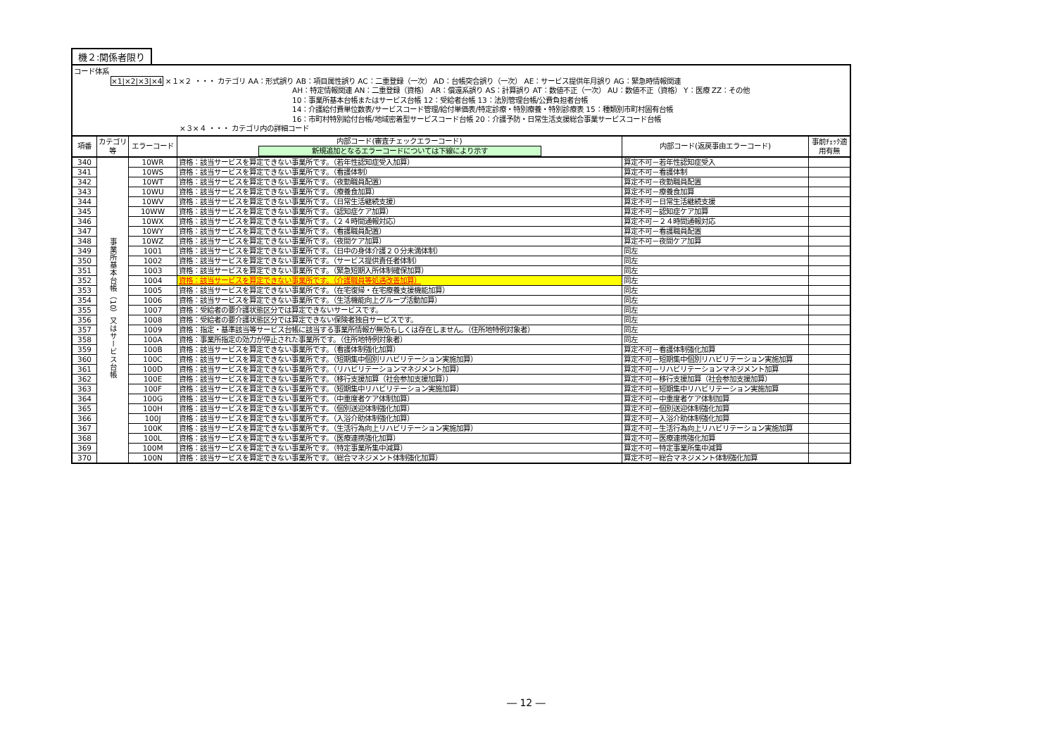機２:関係者限り
コード体系
×1|×2|×3|×4 ×１×２ ・・・ カテゴリ AA：形式誤り AB：項目属性誤り AC：二重登録（一次） AD：台帳突合誤り（一次） AE：サービス提供年月誤り AG：緊急時情報関連
AH：特定情報関連 AN：二重登録（資格） AR：償還系誤り AS：計算誤り AT：数値不正（一次） AU：数値不正（資格） Y：医療 ZZ：その他
10：事業所基本台帳またはサービス台帳 12：受給者台帳 13：法別管理台帳/公費負担者台帳
14：介護給付費単位数表/サービスコード管理/給付単価表/特定診療・特別療養・特別診療表 15：種類別市町村固有台帳
16：市町村特別給付台帳/地域密着型サービスコード台帳 20：介護予防・日常生活支援総合事業サービスコード台帳
×３×４ ・・・ カテゴリ内の詳細コード
| 項番 | カテゴリ等 | エラーコード | 内部コード(審査チェックエラーコード) 新規追加となるエラーコードについては下線により示す | 内部コード(返戻事由エラーコード) | 事前ﾁｪｯｸ適用有無 |
| --- | --- | --- | --- | --- | --- |
| 340 | 事業所基本台帳（10）又はサービス台帳 | 10WR | 資格：該当サービスを算定できない事業所です。（若年性認知症受入加算） | 算定不可－若年性認知症受入 | |
| 341 | | 10WS | 資格：該当サービスを算定できない事業所です。（看護体制） | 算定不可－看護体制 | |
| 342 | | 10WT | 資格：該当サービスを算定できない事業所です。（夜勤職員配置） | 算定不可－夜勤職員配置 | |
| 343 | | 10WU | 資格：該当サービスを算定できない事業所です。（療養食加算） | 算定不可－療養食加算 | |
| 344 | | 10WV | 資格：該当サービスを算定できない事業所です。（日常生活継続支援） | 算定不可－日常生活継続支援 | |
| 345 | | 10WW | 資格：該当サービスを算定できない事業所です。（認知症ケア加算） | 算定不可－認知症ケア加算 | |
| 346 | | 10WX | 資格：該当サービスを算定できない事業所です。（２４時間通報対応） | 算定不可－２４時間通報対応 | |
| 347 | | 10WY | 資格：該当サービスを算定できない事業所です。（看護職員配置） | 算定不可－看護職員配置 | |
| 348 | | 10WZ | 資格：該当サービスを算定できない事業所です。（夜間ケア加算） | 算定不可－夜間ケア加算 | |
| 349 | | 1001 | 資格：該当サービスを算定できない事業所です。（日中の身体介護２０分未満体制） | 同左 | |
| 350 | | 1002 | 資格：該当サービスを算定できない事業所です。（サービス提供責任者体制） | 同左 | |
| 351 | | 1003 | 資格：該当サービスを算定できない事業所です。（緊急短期入所体制確保加算） | 同左 | |
| 352 | | 1004 | 資格：該当サービスを算定できない事業所です。（介護職員等処遇改善加算） | 同左 | |
| 353 | | 1005 | 資格：該当サービスを算定できない事業所です。（在宅復帰・在宅療養支援機能加算） | 同左 | |
| 354 | | 1006 | 資格：該当サービスを算定できない事業所です。（生活機能向上グループ活動加算） | 同左 | |
| 355 | | 1007 | 資格：受給者の要介護状態区分では算定できないサービスです。 | 同左 | |
| 356 | | 1008 | 資格：受給者の要介護状態区分では算定できない保険者独自サービスです。 | 同左 | |
| 357 | | 1009 | 資格：指定・基準該当等サービス台帳に該当する事業所情報が無効もしくは存在しません。（住所地特例対象者） | 同左 | |
| 358 | | 100A | 資格：事業所指定の効力が停止された事業所です。（住所地特例対象者） | 同左 | |
| 359 | | 100B | 資格：該当サービスを算定できない事業所です。（看護体制強化加算） | 算定不可－看護体制強化加算 | |
| 360 | | 100C | 資格：該当サービスを算定できない事業所です。（短期集中個別リハビリテーション実施加算） | 算定不可－短期集中個別リハビリテーション実施加算 | |
| 361 | | 100D | 資格：該当サービスを算定できない事業所です。（リハビリテーションマネジメント加算） | 算定不可－リハビリテーションマネジメント加算 | |
| 362 | | 100E | 資格：該当サービスを算定できない事業所です。（移行支援加算（社会参加支援加算）） | 算定不可－移行支援加算（社会参加支援加算） | |
| 363 | | 100F | 資格：該当サービスを算定できない事業所です。（短期集中リハビリテーション実施加算） | 算定不可－短期集中リハビリテーション実施加算 | |
| 364 | | 100G | 資格：該当サービスを算定できない事業所です。（中重度者ケア体制加算） | 算定不可－中重度者ケア体制加算 | |
| 365 | | 100H | 資格：該当サービスを算定できない事業所です。（個別送迎体制強化加算） | 算定不可－個別送迎体制強化加算 | |
| 366 | | 100J | 資格：該当サービスを算定できない事業所です。（入浴介助体制強化加算） | 算定不可－入浴介助体制強化加算 | |
| 367 | | 100K | 資格：該当サービスを算定できない事業所です。（生活行為向上リハビリテーション実施加算） | 算定不可－生活行為向上リハビリテーション実施加算 | |
| 368 | | 100L | 資格：該当サービスを算定できない事業所です。（医療連携強化加算） | 算定不可－医療連携強化加算 | |
| 369 | | 100M | 資格：該当サービスを算定できない事業所です。（特定事業所集中減算） | 算定不可－特定事業所集中減算 | |
| 370 | | 100N | 資格：該当サービスを算定できない事業所です。（総合マネジメント体制強化加算） | 算定不可－総合マネジメント体制強化加算 | |
― 12 ―